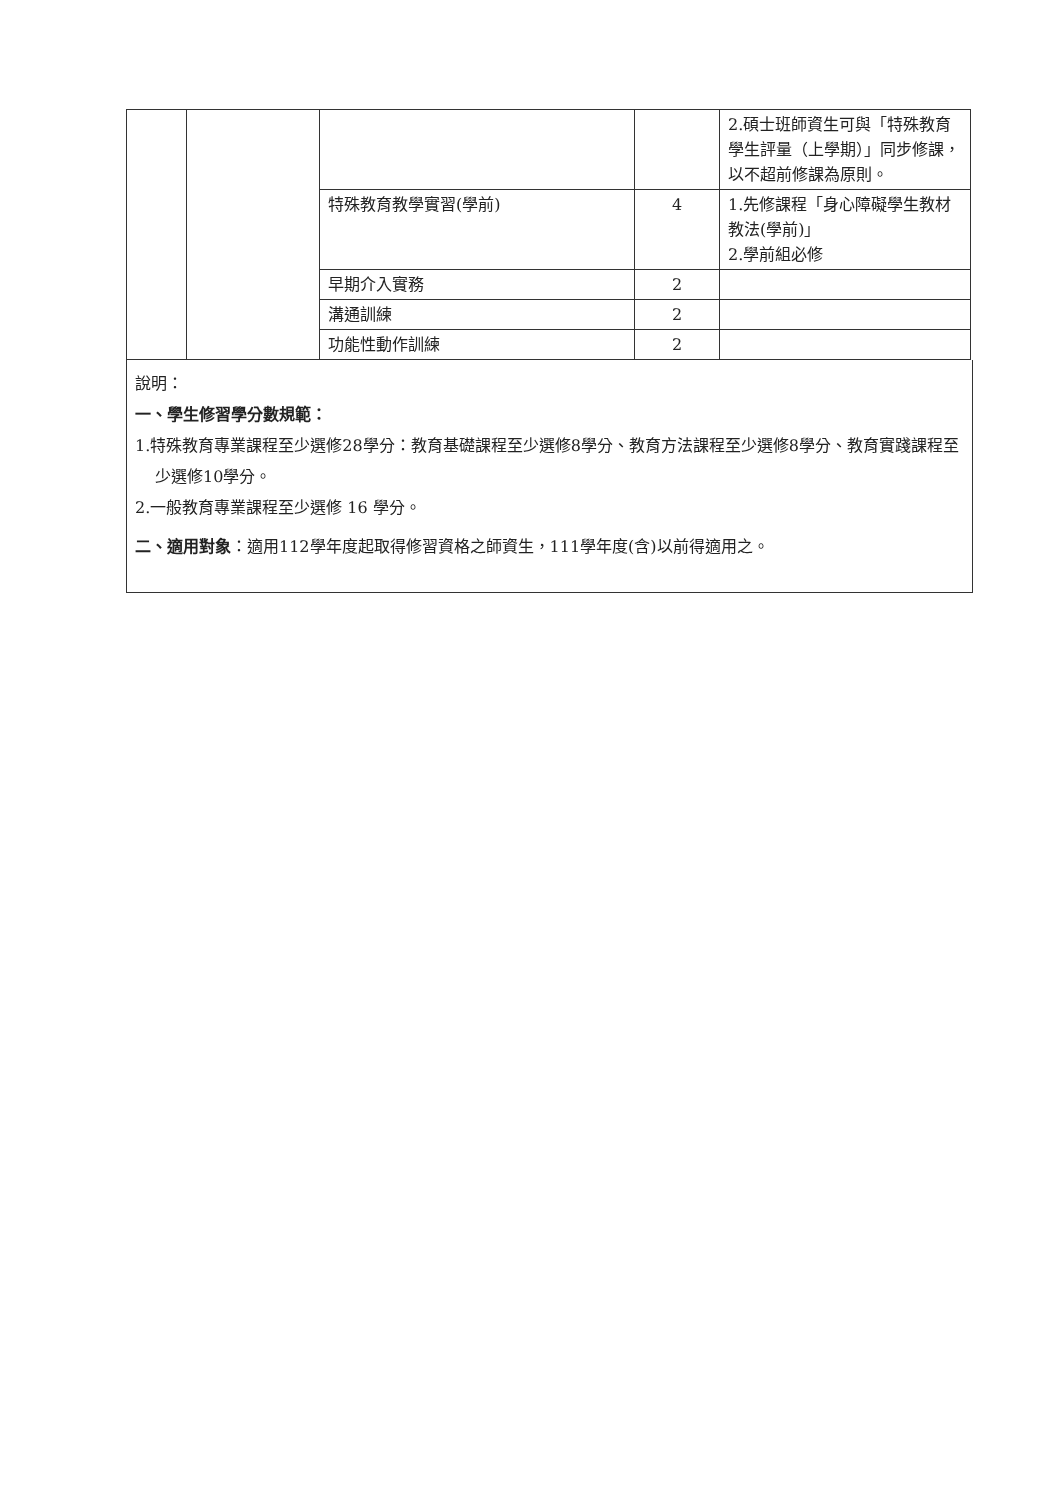| | | | | 2.碩士班師資生可與「特殊教育學生評量（上學期）」同步修課，以不超前修課為原則。 |
| | | 特殊教育教學實習(學前) | 4 | 1.先修課程「身心障礙學生教材教法(學前)」 2.學前組必修 |
| | | 早期介入實務 | 2 | |
| | | 溝通訓練 | 2 | |
| | | 功能性動作訓練 | 2 | |
說明：
一、學生修習學分數規範：
1.特殊教育專業課程至少選修28學分：教育基礎課程至少選修8學分、教育方法課程至少選修8學分、教育實踐課程至少選修10學分。
2.一般教育專業課程至少選修 16 學分。
二、適用對象：適用112學年度起取得修習資格之師資生，111學年度(含)以前得適用之。